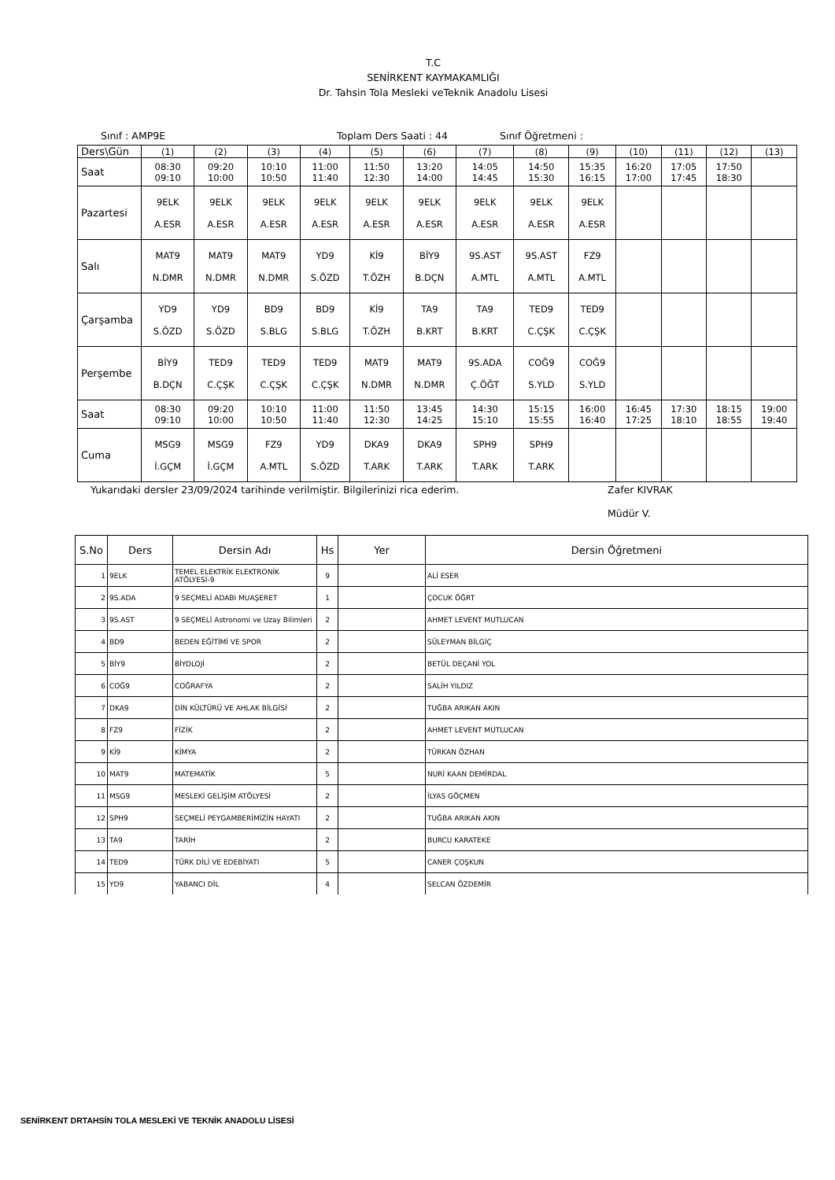T.C
SENİRKENT KAYMAKAMLIĞI
Dr. Tahsin Tola Mesleki veTeknik Anadolu Lisesi
Sınıf : AMP9E Toplam Ders Saati : 44 Sınıf Öğretmeni :
| Ders\Gün | (1) | (2) | (3) | (4) | (5) | (6) | (7) | (8) | (9) | (10) | (11) | (12) | (13) |
| Saat | 08:30 09:10 | 09:20 10:00 | 10:10 10:50 | 11:00 11:40 | 11:50 12:30 | 13:20 14:00 | 14:05 14:45 | 14:50 15:30 | 15:35 16:15 | 16:20 17:00 | 17:05 17:45 | 17:50 18:30 | |
| Pazartesi | 9ELK A.ESR | 9ELK A.ESR | 9ELK A.ESR | 9ELK A.ESR | 9ELK A.ESR | 9ELK A.ESR | 9ELK A.ESR | 9ELK A.ESR | 9ELK A.ESR | | | | |
| Salı | MAT9 N.DMR | MAT9 N.DMR | MAT9 N.DMR | YD9 S.ÖZD | Kİ9 T.ÖZH | BİY9 B.DÇN | 9S.AST A.MTL | 9S.AST A.MTL | FZ9 A.MTL | | | | |
| Çarşamba | YD9 S.ÖZD | YD9 S.ÖZD | BD9 S.BLG | BD9 S.BLG | Kİ9 T.ÖZH | TA9 B.KRT | TA9 B.KRT | TED9 C.ÇŞK | TED9 C.ÇŞK | | | | |
| Perşembe | BİY9 B.DÇN | TED9 C.ÇŞK | TED9 C.ÇŞK | TED9 C.ÇŞK | MAT9 N.DMR | MAT9 N.DMR | 9S.ADA Ç.ÖĞT | COĞ9 S.YLD | COĞ9 S.YLD | | | | |
| Saat | 08:30 09:10 | 09:20 10:00 | 10:10 10:50 | 11:00 11:40 | 11:50 12:30 | 13:45 14:25 | 14:30 15:10 | 15:15 15:55 | 16:00 16:40 | 16:45 17:25 | 17:30 18:10 | 18:15 18:55 | 19:00 19:40 |
| Cuma | MSG9 İ.GÇM | MSG9 İ.GÇM | FZ9 A.MTL | YD9 S.ÖZD | DKA9 T.ARK | DKA9 T.ARK | SPH9 T.ARK | SPH9 T.ARK | | | | | |
Yukarıdaki dersler 23/09/2024 tarihinde verilmiştir. Bilgilerinizi rica ederim. Zafer KIVRAK
Müdür V.
| S.No | Ders | Dersin Adı | Hs | Yer | Dersin Öğretmeni |
| --- | --- | --- | --- | --- | --- |
| 1 | 9ELK | TEMEL ELEKTRİK ELEKTRONİK ATÖLYESİ-9 | 9 | | ALİ ESER |
| 2 | 9S.ADA | 9 SEÇMELİ ADABI MUAŞERET | 1 | | ÇOCUK ÖĞRT |
| 3 | 9S.AST | 9 SEÇMELİ Astronomi ve Uzay Bilimleri | 2 | | AHMET LEVENT MUTLUCAN |
| 4 | BD9 | BEDEN EĞİTİMİ VE SPOR | 2 | | SÜLEYMAN BİLGİÇ |
| 5 | BİY9 | BİYOLOJİ | 2 | | BETÜL DEÇANİ YOL |
| 6 | COĞ9 | COĞRAFYA | 2 | | SALİH YILDIZ |
| 7 | DKA9 | DİN KÜLTÜRÜ VE AHLAK BİLGİSİ | 2 | | TUĞBA ARIKAN AKIN |
| 8 | FZ9 | FİZİK | 2 | | AHMET LEVENT MUTLUCAN |
| 9 | Kİ9 | KİMYA | 2 | | TÜRKAN ÖZHAN |
| 10 | MAT9 | MATEMATİK | 5 | | NURİ KAAN DEMİRDAL |
| 11 | MSG9 | MESLEKİ GELİŞİM ATÖLYESİ | 2 | | İLYAS GÖÇMEN |
| 12 | SPH9 | SEÇMELİ PEYGAMBERİMİZİN HAYATI | 2 | | TUĞBA ARIKAN AKIN |
| 13 | TA9 | TARİH | 2 | | BURCU KARATEKE |
| 14 | TED9 | TÜRK DİLİ VE EDEBİYATI | 5 | | CANER ÇOŞKUN |
| 15 | YD9 | YABANCI DİL | 4 | | SELCAN ÖZDEMİR |
SENİRKENT DRTAHSİN TOLA MESLEKİ VE TEKNİK ANADOLU LİSESİ